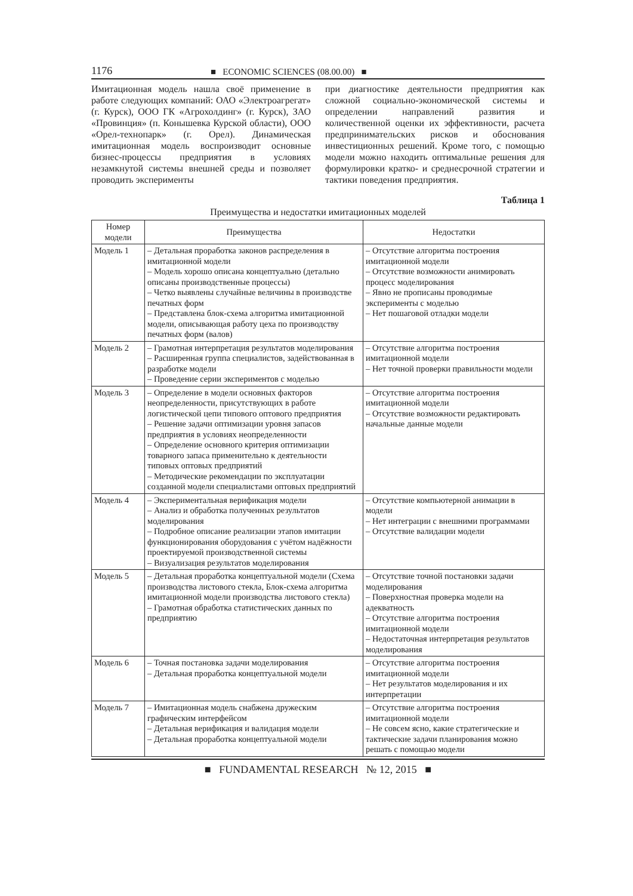1176 ■ ECONOMIC SCIENCES (08.00.00) ■
Имитационная модель нашла своё применение в работе следующих компаний: ОАО «Электроагрегат» (г. Курск), ООО ГК «Агрохолдинг» (г. Курск), ЗАО «Провинция» (п. Конышевка Курской области), ООО «Орел-технопарк» (г. Орел). Динамическая имитационная модель воспроизводит основные бизнес-процессы предприятия в условиях незамкнутой системы внешней среды и позволяет проводить эксперименты
при диагностике деятельности предприятия как сложной социально-экономической системы и определении направлений развития и количественной оценки их эффективности, расчета предпринимательских рисков и обоснования инвестиционных решений. Кроме того, с помощью модели можно находить оптимальные решения для формулировки кратко- и среднесрочной стратегии и тактики поведения предприятия.
Таблица 1
Преимущества и недостатки имитационных моделей
| Номер модели | Преимущества | Недостатки |
| --- | --- | --- |
| Модель 1 | – Детальная проработка законов распределения в имитационной модели – Модель хорошо описана концептуально (детально описаны производственные процессы) – Четко выявлены случайные величины в производстве печатных форм – Представлена блок-схема алгоритма имитационной модели, описывающая работу цеха по производству печатных форм (валов) | – Отсутствие алгоритма построения имитационной модели – Отсутствие возможности анимировать процесс моделирования – Явно не прописаны проводимые эксперименты с моделью – Нет пошаговой отладки модели |
| Модель 2 | – Грамотная интерпретация результатов моделирования – Расширенная группа специалистов, задействованная в разработке модели – Проведение серии экспериментов с моделью | – Отсутствие алгоритма построения имитационной модели – Нет точной проверки правильности модели |
| Модель 3 | – Определение в модели основных факторов неопределенности, присутствующих в работе логистической цепи типового оптового предприятия – Решение задачи оптимизации уровня запасов предприятия в условиях неопределенности – Определение основного критерия оптимизации товарного запаса применительно к деятельности типовых оптовых предприятий – Методические рекомендации по эксплуатации созданной модели специалистами оптовых предприятий | – Отсутствие алгоритма построения имитационной модели – Отсутствие возможности редактировать начальные данные модели |
| Модель 4 | – Экспериментальная верификация модели – Анализ и обработка полученных результатов моделирования – Подробное описание реализации этапов имитации функционирования оборудования с учётом надёжности проектируемой производственной системы – Визуализация результатов моделирования | – Отсутствие компьютерной анимации в модели – Нет интеграции с внешними программами – Отсутствие валидации модели |
| Модель 5 | – Детальная проработка концептуальной модели (Схема производства листового стекла, Блок-схема алгоритма имитационной модели производства листового стекла) – Грамотная обработка статистических данных по предприятию | – Отсутствие точной постановки задачи моделирования – Поверхностная проверка модели на адекватность – Отсутствие алгоритма построения имитационной модели – Недостаточная интерпретация результатов моделирования |
| Модель 6 | – Точная постановка задачи моделирования – Детальная проработка концептуальной модели | – Отсутствие алгоритма построения имитационной модели – Нет результатов моделирования и их интерпретации |
| Модель 7 | – Имитационная модель снабжена дружеским графическим интерфейсом – Детальная верификация и валидация модели – Детальная проработка концептуальной модели | – Отсутствие алгоритма построения имитационной модели – Не совсем ясно, какие стратегические и тактические задачи планирования можно решать с помощью модели |
■ FUNDAMENTAL RESEARCH № 12, 2015 ■